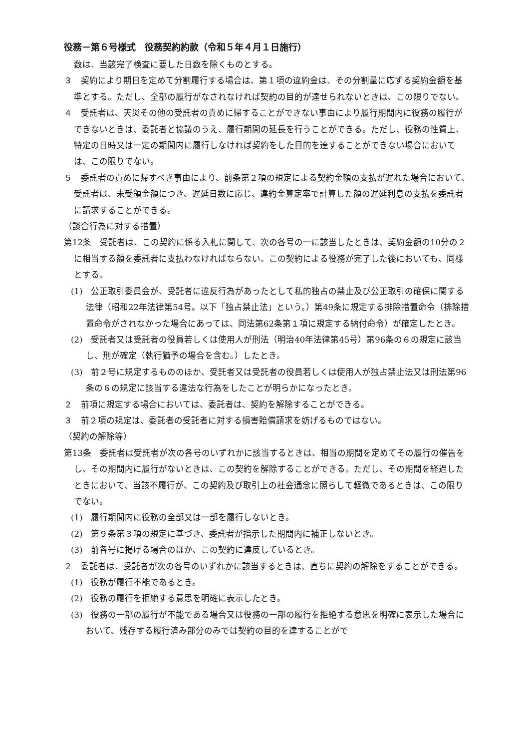役務－第６号様式　役務契約約款（令和５年４月１日施行）
数は、当該完了検査に要した日数を除くものとする。
３　契約により期日を定めて分割履行する場合は、第１項の違約金は、その分割量に応ずる契約金額を基準とする。ただし、全部の履行がなされなければ契約の目的が達せられないときは、この限りでない。
４　受託者は、天災その他の受託者の責めに帰することができない事由により履行期間内に役務の履行ができないときは、委託者と協議のうえ、履行期間の延長を行うことができる。ただし、役務の性質上、特定の日時又は一定の期間内に履行しなければ契約をした目的を達することができない場合においては、この限りでない。
５　委託者の責めに帰すべき事由により、前条第２項の規定による契約金額の支払が遅れた場合において、受託者は、未受領金額につき、遅延日数に応じ、違約金算定率で計算した額の遅延利息の支払を委託者に請求することができる。
（談合行為に対する措置）
第12条　受託者は、この契約に係る入札に関して、次の各号の一に該当したときは、契約金額の10分の２に相当する額を委託者に支払わなければならない。この契約による役務が完了した後においても、同様とする。
(1)　公正取引委員会が、受託者に違反行為があったとして私的独占の禁止及び公正取引の確保に関する法律（昭和22年法律第54号。以下「独占禁止法」という。）第49条に規定する排除措置命令（排除措置命令がされなかった場合にあっては、同法第62条第１項に規定する納付命令）が確定したとき。
(2)　受託者又は受託者の役員若しくは使用人が刑法（明治40年法律第45号）第96条の６の規定に該当し、刑が確定（執行猶予の場合を含む。）したとき。
(3)　前２号に規定するもののほか、受託者又は受託者の役員若しくは使用人が独占禁止法又は刑法第96条の６の規定に該当する違法な行為をしたことが明らかになったとき。
２　前項に規定する場合においては、委託者は、契約を解除することができる。
３　前２項の規定は、委託者の受託者に対する損害賠償請求を妨げるものではない。
（契約の解除等）
第13条　委託者は受託者が次の各号のいずれかに該当するときは、相当の期間を定めてその履行の催告をし、その期間内に履行がないときは、この契約を解除することができる。ただし、その期間を経過したときにおいて、当該不履行が、この契約及び取引上の社会通念に照らして軽微であるときは、この限りでない。
(1)　履行期間内に役務の全部又は一部を履行しないとき。
(2)　第９条第３項の規定に基づき、委託者が指示した期間内に補正しないとき。
(3)　前各号に掲げる場合のほか、この契約に違反しているとき。
２　委託者は、受託者が次の各号のいずれかに該当するときは、直ちに契約の解除をすることができる。
(1)　役務が履行不能であるとき。
(2)　役務の履行を拒絶する意思を明確に表示したとき。
(3)　役務の一部の履行が不能である場合又は役務の一部の履行を拒絶する意思を明確に表示した場合において、残存する履行済み部分のみでは契約の目的を達することがで